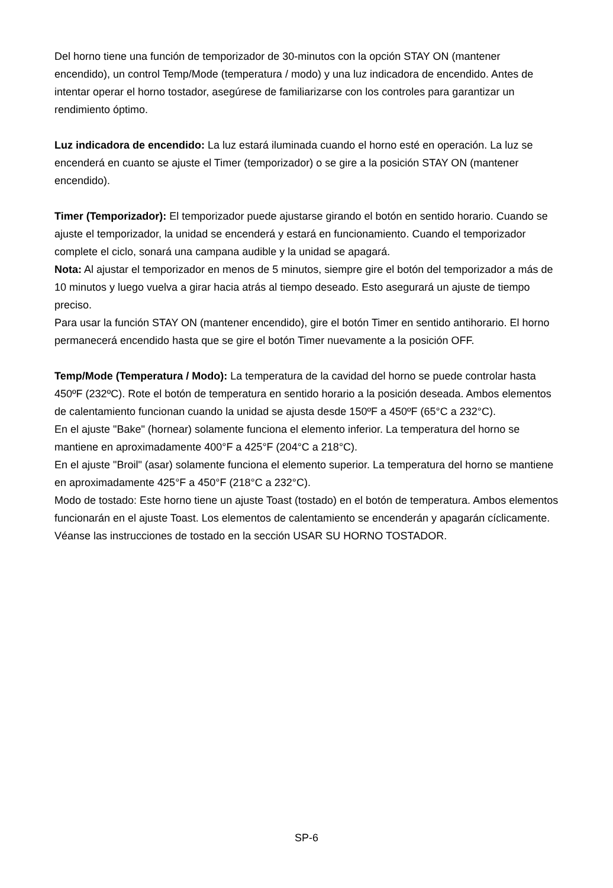Del horno tiene una función de temporizador de 30-minutos con la opción STAY ON (mantener encendido), un control Temp/Mode (temperatura / modo) y una luz indicadora de encendido. Antes de intentar operar el horno tostador, asegúrese de familiarizarse con los controles para garantizar un rendimiento óptimo.
Luz indicadora de encendido: La luz estará iluminada cuando el horno esté en operación. La luz se encenderá en cuanto se ajuste el Timer (temporizador) o se gire a la posición STAY ON (mantener encendido).
Timer (Temporizador): El temporizador puede ajustarse girando el botón en sentido horario. Cuando se ajuste el temporizador, la unidad se encenderá y estará en funcionamiento. Cuando el temporizador complete el ciclo, sonará una campana audible y la unidad se apagará.
Nota: Al ajustar el temporizador en menos de 5 minutos, siempre gire el botón del temporizador a más de 10 minutos y luego vuelva a girar hacia atrás al tiempo deseado. Esto asegurará un ajuste de tiempo preciso.
Para usar la función STAY ON (mantener encendido), gire el botón Timer en sentido antihorario. El horno permanecerá encendido hasta que se gire el botón Timer nuevamente a la posición OFF.
Temp/Mode (Temperatura / Modo): La temperatura de la cavidad del horno se puede controlar hasta 450ºF (232ºC). Rote el botón de temperatura en sentido horario a la posición deseada. Ambos elementos de calentamiento funcionan cuando la unidad se ajusta desde 150ºF a 450ºF (65°C a 232°C).
En el ajuste "Bake" (hornear) solamente funciona el elemento inferior. La temperatura del horno se mantiene en aproximadamente 400°F a 425°F (204°C a 218°C).
En el ajuste "Broil" (asar) solamente funciona el elemento superior. La temperatura del horno se mantiene en aproximadamente 425°F a 450°F (218°C a 232°C).
Modo de tostado: Este horno tiene un ajuste Toast (tostado) en el botón de temperatura. Ambos elementos funcionarán en el ajuste Toast. Los elementos de calentamiento se encenderán y apagarán cíclicamente. Véanse las instrucciones de tostado en la sección USAR SU HORNO TOSTADOR.
SP-6